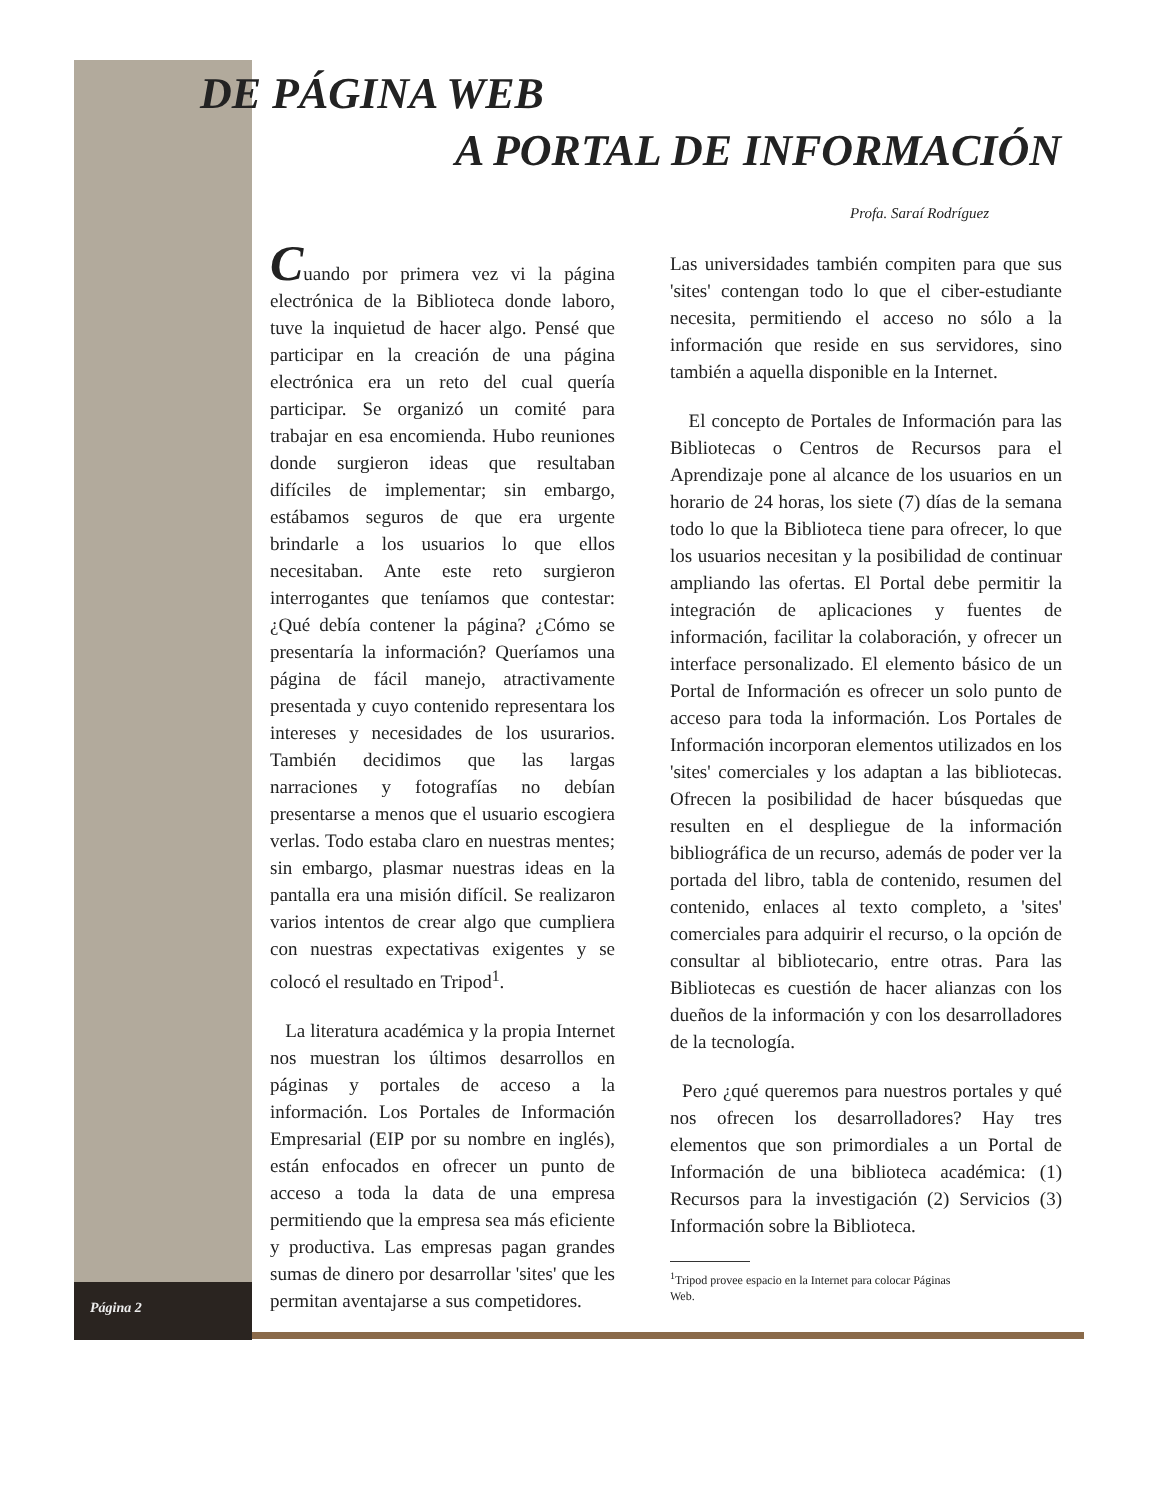DE PÁGINA WEB
A PORTAL DE INFORMACIÓN
Profa. Saraí Rodríguez
Cuando por primera vez vi la página electrónica de la Biblioteca donde laboro, tuve la inquietud de hacer algo. Pensé que participar en la creación de una página electrónica era un reto del cual quería participar. Se organizó un comité para trabajar en esa encomienda. Hubo reuniones donde surgieron ideas que resultaban difíciles de implementar; sin embargo, estábamos seguros de que era urgente brindarle a los usuarios lo que ellos necesitaban. Ante este reto surgieron interrogantes que teníamos que contestar: ¿Qué debía contener la página? ¿Cómo se presentaría la información? Queríamos una página de fácil manejo, atractivamente presentada y cuyo contenido representara los intereses y necesidades de los usurarios. También decidimos que las largas narraciones y fotografías no debían presentarse a menos que el usuario escogiera verlas. Todo estaba claro en nuestras mentes; sin embargo, plasmar nuestras ideas en la pantalla era una misión difícil. Se realizaron varios intentos de crear algo que cumpliera con nuestras expectativas exigentes y se colocó el resultado en Tripod<sup>1</sup>.
La literatura académica y la propia Internet nos muestran los últimos desarrollos en páginas y portales de acceso a la información. Los Portales de Información Empresarial (EIP por su nombre en inglés), están enfocados en ofrecer un punto de acceso a toda la data de una empresa permitiendo que la empresa sea más eficiente y productiva. Las empresas pagan grandes sumas de dinero por desarrollar 'sites' que les permitan aventajarse a sus competidores.
Las universidades también compiten para que sus 'sites' contengan todo lo que el ciber-estudiante necesita, permitiendo el acceso no sólo a la información que reside en sus servidores, sino también a aquella disponible en la Internet.
El concepto de Portales de Información para las Bibliotecas o Centros de Recursos para el Aprendizaje pone al alcance de los usuarios en un horario de 24 horas, los siete (7) días de la semana todo lo que la Biblioteca tiene para ofrecer, lo que los usuarios necesitan y la posibilidad de continuar ampliando las ofertas. El Portal debe permitir la integración de aplicaciones y fuentes de información, facilitar la colaboración, y ofrecer un interface personalizado. El elemento básico de un Portal de Información es ofrecer un solo punto de acceso para toda la información. Los Portales de Información incorporan elementos utilizados en los 'sites' comerciales y los adaptan a las bibliotecas. Ofrecen la posibilidad de hacer búsquedas que resulten en el despliegue de la información bibliográfica de un recurso, además de poder ver la portada del libro, tabla de contenido, resumen del contenido, enlaces al texto completo, a 'sites' comerciales para adquirir el recurso, o la opción de consultar al bibliotecario, entre otras. Para las Bibliotecas es cuestión de hacer alianzas con los dueños de la información y con los desarrolladores de la tecnología.
Pero ¿qué queremos para nuestros portales y qué nos ofrecen los desarrolladores? Hay tres elementos que son primordiales a un Portal de Información de una biblioteca académica: (1) Recursos para la investigación (2) Servicios (3) Información sobre la Biblioteca.
<sup>1</sup> Tripod provee espacio en la Internet para colocar Páginas
Web.
Página 2